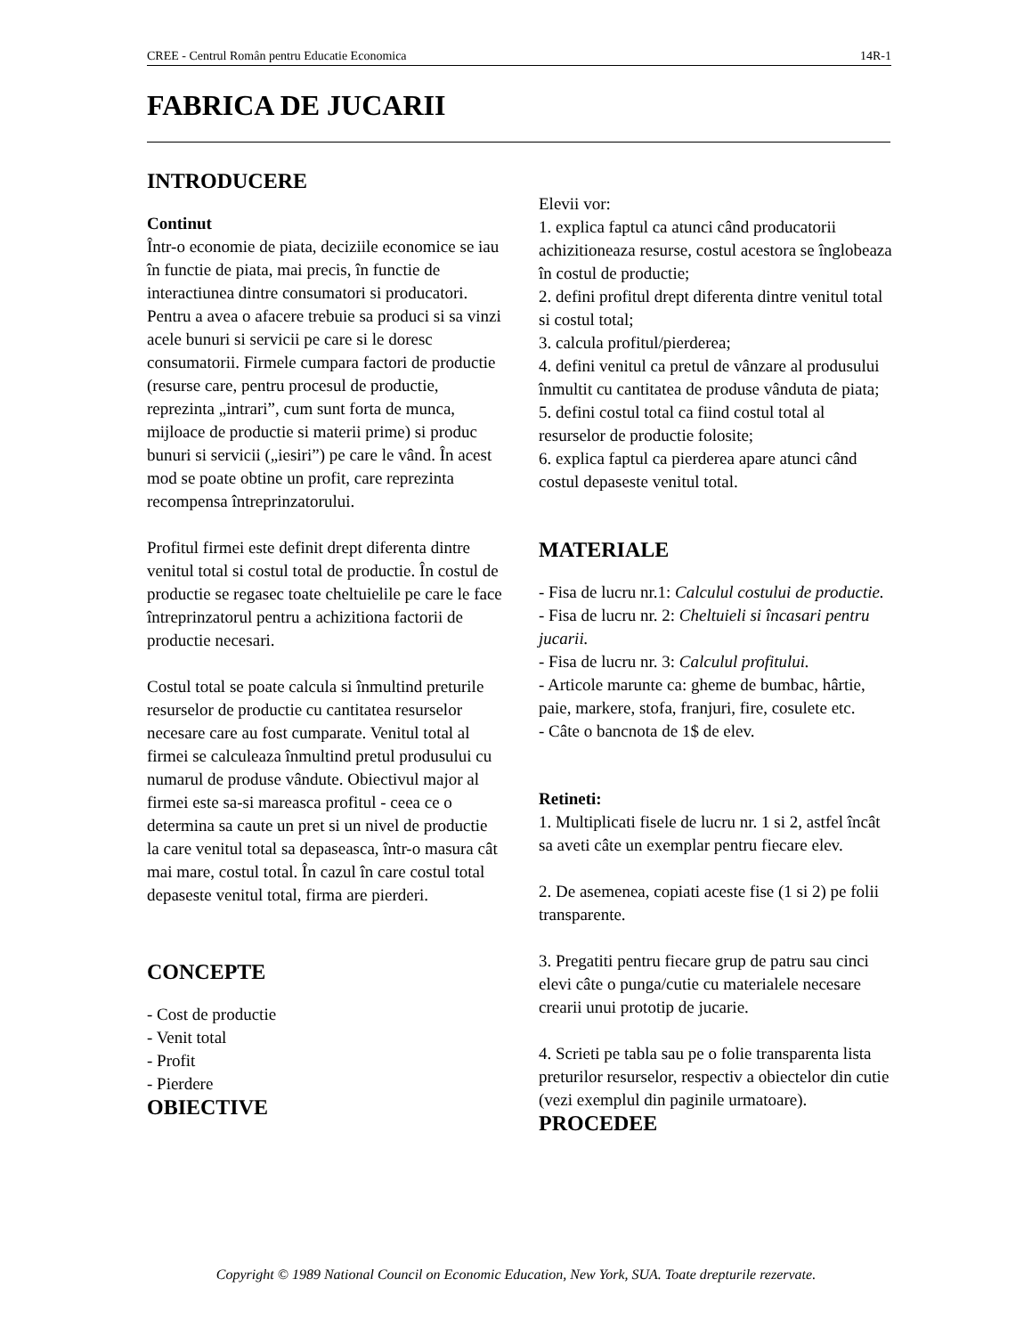CREE - Centrul Român pentru Educatie Economica 14R-1
FABRICA DE JUCARII
INTRODUCERE
Continut
Într-o economie de piata, deciziile economice se iau în functie de piata, mai precis, în functie de interactiunea dintre consumatori si producatori. Pentru a avea o afacere trebuie sa produci si sa vinzi acele bunuri si servicii pe care si le doresc consumatorii. Firmele cumpara factori de productie (resurse care, pentru procesul de productie, reprezinta „intrari”, cum sunt forta de munca, mijloace de productie si materii prime) si produc bunuri si servicii („iesiri”) pe care le vând. În acest mod se poate obtine un profit, care reprezinta recompensa întreprinzatorului.
Profitul firmei este definit drept diferenta dintre venitul total si costul total de productie. În costul de productie se regasec toate cheltuielile pe care le face întreprinzatorul pentru a achizitiona factorii de productie necesari.
Costul total se poate calcula si înmultind preturile resurselor de productie cu cantitatea resurselor necesare care au fost cumparate. Venitul total al firmei se calculeaza înmultind pretul produsului cu numarul de produse vândute. Obiectivul major al firmei este sa-si mareasca profitul - ceea ce o determina sa caute un pret si un nivel de productie la care venitul total sa depaseasca, într-o masura cât mai mare, costul total. În cazul în care costul total depaseste venitul total, firma are pierderi.
CONCEPTE
- Cost de productie
- Venit total
- Profit
- Pierdere
OBIECTIVE
Elevii vor:
1. explica faptul ca atunci când producatorii achizitioneaza resurse, costul acestora se înglobeaza în costul de productie;
2. defini profitul drept diferenta dintre venitul total si costul total;
3. calcula profitul/pierderea;
4. defini venitul ca pretul de vânzare al produsului înmultit cu cantitatea de produse vânduta de piata;
5. defini costul total ca fiind costul total al resurselor de productie folosite;
6. explica faptul ca pierderea apare atunci când costul depaseste venitul total.
MATERIALE
- Fisa de lucru nr.1: Calculul costului de productie.
- Fisa de lucru nr. 2: Cheltuieli si încasari pentru jucarii.
- Fisa de lucru nr. 3: Calculul profitului.
- Articole marunte ca: gheme de bumbac, hârtie, paie, markere, stofa, franjuri, fire, cosulete etc.
- Câte o bancnota de 1$ de elev.
Retineti:
1. Multiplicati fisele de lucru nr. 1 si 2, astfel încât sa aveti câte un exemplar pentru fiecare elev.
2. De asemenea, copiati aceste fise (1 si 2) pe folii transparente.
3. Pregatiti pentru fiecare grup de patru sau cinci elevi câte o punga/cutie cu materialele necesare crearii unui prototip de jucarie.
4. Scrieti pe tabla sau pe o folie transparenta lista preturilor resurselor, respectiv a obiectelor din cutie (vezi exemplul din paginile urmatoare).
PROCEDEE
Copyright © 1989 National Council on Economic Education, New York, SUA. Toate drepturile rezervate.